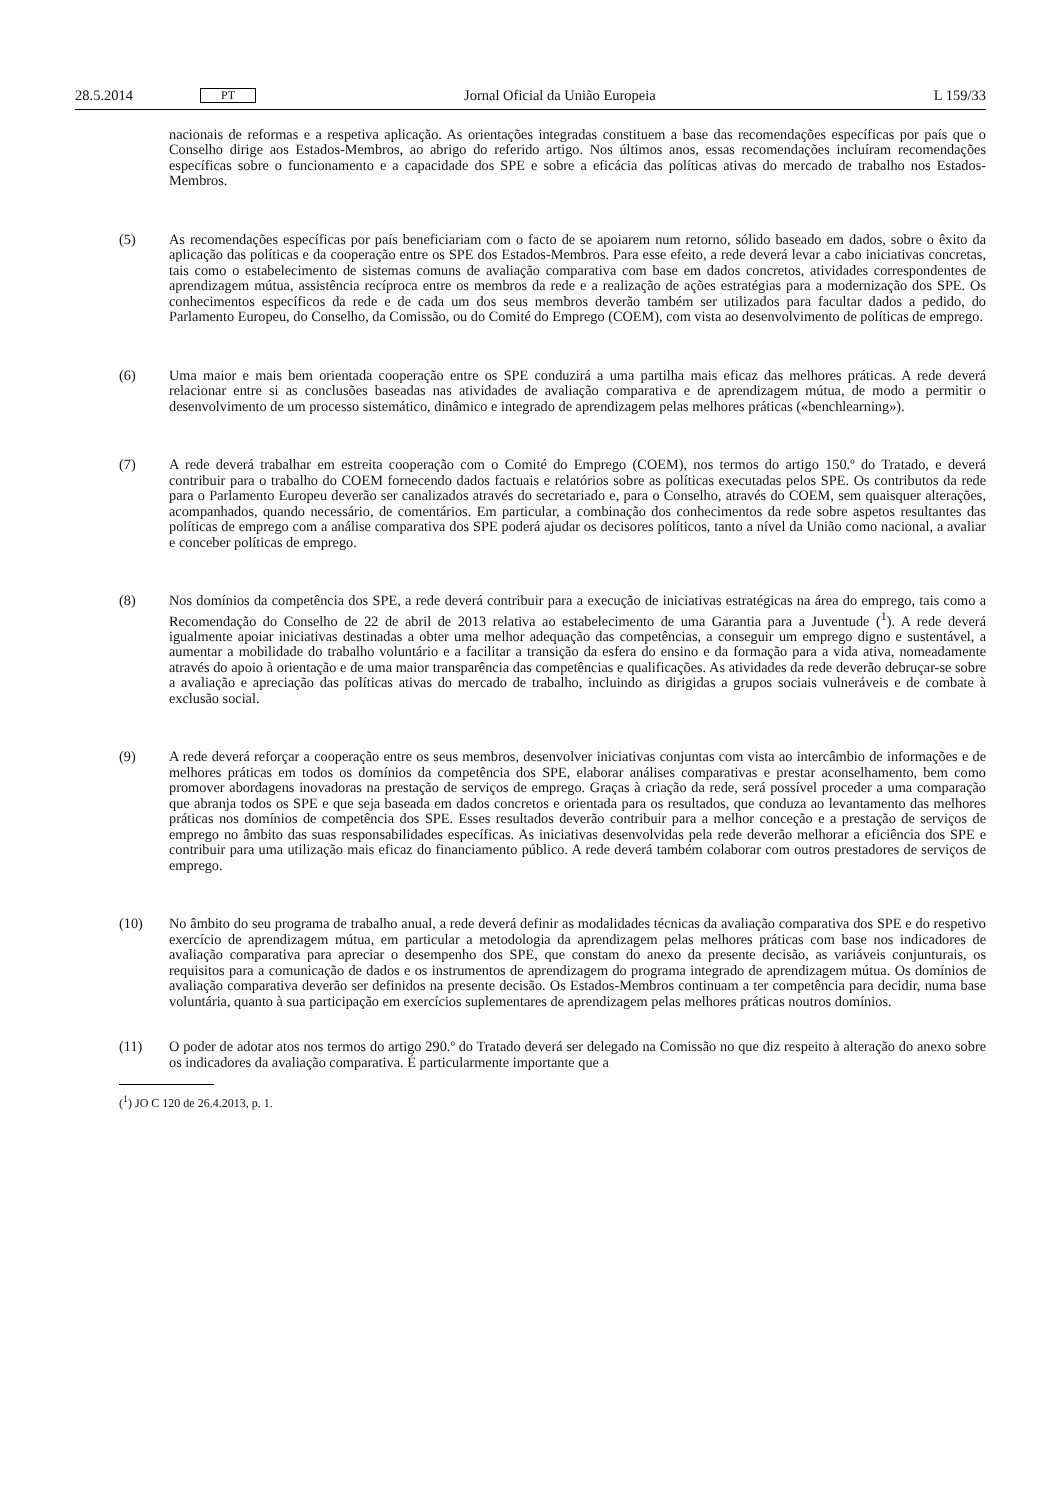28.5.2014 PT Jornal Oficial da União Europeia L 159/33
nacionais de reformas e a respetiva aplicação. As orientações integradas constituem a base das recomendações específicas por país que o Conselho dirige aos Estados-Membros, ao abrigo do referido artigo. Nos últimos anos, essas recomendações incluíram recomendações específicas sobre o funcionamento e a capacidade dos SPE e sobre a eficácia das políticas ativas do mercado de trabalho nos Estados-Membros.
(5) As recomendações específicas por país beneficiariam com o facto de se apoiarem num retorno, sólido baseado em dados, sobre o êxito da aplicação das políticas e da cooperação entre os SPE dos Estados-Membros. Para esse efeito, a rede deverá levar a cabo iniciativas concretas, tais como o estabelecimento de sistemas comuns de avaliação comparativa com base em dados concretos, atividades correspondentes de aprendizagem mútua, assis­tência recíproca entre os membros da rede e a realização de ações estratégias para a modernização dos SPE. Os conhecimentos específicos da rede e de cada um dos seus membros deverão também ser utilizados para facultar dados a pedido, do Parlamento Europeu, do Conselho, da Comissão, ou do Comité do Emprego (COEM), com vista ao desenvolvimento de políticas de emprego.
(6) Uma maior e mais bem orientada cooperação entre os SPE conduzirá a uma partilha mais eficaz das melhores práticas. A rede deverá relacionar entre si as conclusões baseadas nas atividades de avaliação comparativa e de aprendizagem mútua, de modo a permitir o desenvolvimento de um processo sistemático, dinâmico e integrado de aprendizagem pelas melhores práticas («benchlearning»).
(7) A rede deverá trabalhar em estreita cooperação com o Comité do Emprego (COEM), nos termos do artigo 150.º do Tratado, e deverá contribuir para o trabalho do COEM fornecendo dados factuais e relatórios sobre as políticas executadas pelos SPE. Os contributos da rede para o Parlamento Europeu deverão ser canalizados através do secretariado e, para o Conselho, através do COEM, sem quaisquer alterações, acompanhados, quando necessário, de comentários. Em particular, a combinação dos conhecimentos da rede sobre aspetos resultantes das políticas de emprego com a análise comparativa dos SPE poderá ajudar os decisores políticos, tanto a nível da União como nacional, a avaliar e conceber políticas de emprego.
(8) Nos domínios da competência dos SPE, a rede deverá contribuir para a execução de iniciativas estratégicas na área do emprego, tais como a Recomendação do Conselho de 22 de abril de 2013 relativa ao estabelecimento de uma Garantia para a Juventude (<sup>1</sup>). A rede deverá igualmente apoiar iniciativas destinadas a obter uma melhor adequação das competências, a conseguir um emprego digno e sustentável, a aumentar a mobilidade do trabalho voluntário e a facilitar a transição da esfera do ensino e da formação para a vida ativa, nomeadamente através do apoio à orientação e de uma maior transparência das competências e qualificações. As atividades da rede deverão debruçar-se sobre a avaliação e apreciação das políticas ativas do mercado de trabalho, incluindo as dirigidas a grupos sociais vulneráveis e de combate à exclusão social.
(9) A rede deverá reforçar a cooperação entre os seus membros, desenvolver iniciativas conjuntas com vista ao inter­câmbio de informações e de melhores práticas em todos os domínios da competência dos SPE, elaborar análises comparativas e prestar aconselhamento, bem como promover abordagens inovadoras na prestação de serviços de emprego. Graças à criação da rede, será possível proceder a uma comparação que abranja todos os SPE e que seja baseada em dados concretos e orientada para os resultados, que conduza ao levantamento das melhores práticas nos domínios de competência dos SPE. Esses resultados deverão contribuir para a melhor conceção e a prestação de serviços de emprego no âmbito das suas responsabilidades específicas. As iniciativas desenvolvidas pela rede deverão melhorar a eficiência dos SPE e contribuir para uma utilização mais eficaz do financiamento público. A rede deverá também colaborar com outros prestadores de serviços de emprego.
(10) No âmbito do seu programa de trabalho anual, a rede deverá definir as modalidades técnicas da avaliação compa­rativa dos SPE e do respetivo exercício de aprendizagem mútua, em particular a metodologia da aprendizagem pelas melhores práticas com base nos indicadores de avaliação comparativa para apreciar o desempenho dos SPE, que constam do anexo da presente decisão, as variáveis conjunturais, os requisitos para a comunicação de dados e os instrumentos de aprendizagem do programa integrado de aprendizagem mútua. Os domínios de avaliação comparativa deverão ser definidos na presente decisão. Os Estados-Membros continuam a ter competência para decidir, numa base voluntária, quanto à sua participação em exercícios suplementares de aprendizagem pelas melhores práticas noutros domínios.
(11) O poder de adotar atos nos termos do artigo 290.º do Tratado deverá ser delegado na Comissão no que diz respeito à alteração do anexo sobre os indicadores da avaliação comparativa. É particularmente importante que a
(<sup>1</sup>) JO C 120 de 26.4.2013, p. 1.